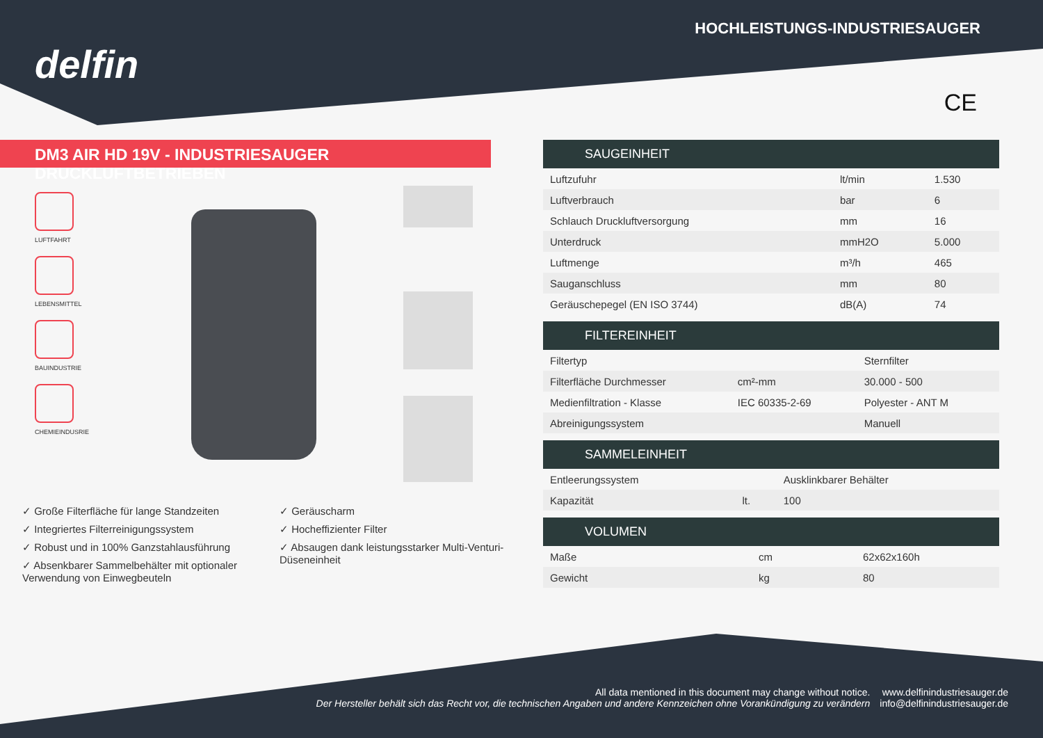delfin
HOCHLEISTUNGS-INDUSTRIESAUGER
CE
DM3 AIR HD 19V - INDUSTRIESAUGER DRUCKLUFTBETRIEBEN
LUFTFAHRT
LEBENSMITTEL
BAUINDUSTRIE
CHEMIEINDUSRIE
✓ Große Filterfläche für lange Standzeiten
✓ Integriertes Filterreinigungssystem
✓ Robust und in 100% Ganzstahlausführung
✓ Absenkbarer Sammelbehälter mit optionaler Verwendung von Einwegbeuteln
✓ Geräuscharm
✓ Hocheffizienter Filter
✓ Absaugen dank leistungsstarker Multi-Venturi-Düseneinheit
| SAUGEINHEIT | | |
| --- | --- | --- |
| Luftzufuhr | lt/min | 1.530 |
| Luftverbrauch | bar | 6 |
| Schlauch Druckluftversorgung | mm | 16 |
| Unterdruck | mmH2O | 5.000 |
| Luftmenge | m³/h | 465 |
| Sauganschluss | mm | 80 |
| Geräuschepegel (EN ISO 3744) | dB(A) | 74 |
| FILTEREINHEIT | | |
| --- | --- | --- |
| Filtertyp | | Sternfilter |
| Filterfläche Durchmesser | cm²-mm | 30.000 - 500 |
| Medienfiltration - Klasse | IEC 60335-2-69 | Polyester - ANT M |
| Abreinigungssystem | | Manuell |
| SAMMELEINHEIT | | |
| --- | --- | --- |
| Entleerungssystem | | Ausklinkbarer Behälter |
| Kapazität | lt. | 100 |
| VOLUMEN | | |
| --- | --- | --- |
| Maße | cm | 62x62x160h |
| Gewicht | kg | 80 |
All data mentioned in this document may change without notice.
Der Hersteller behält sich das Recht vor, die technischen Angaben und andere Kennzeichen ohne Vorankündigung zu verändern
www.delfinindustriesauger.de
info@delfinindustriesauger.de